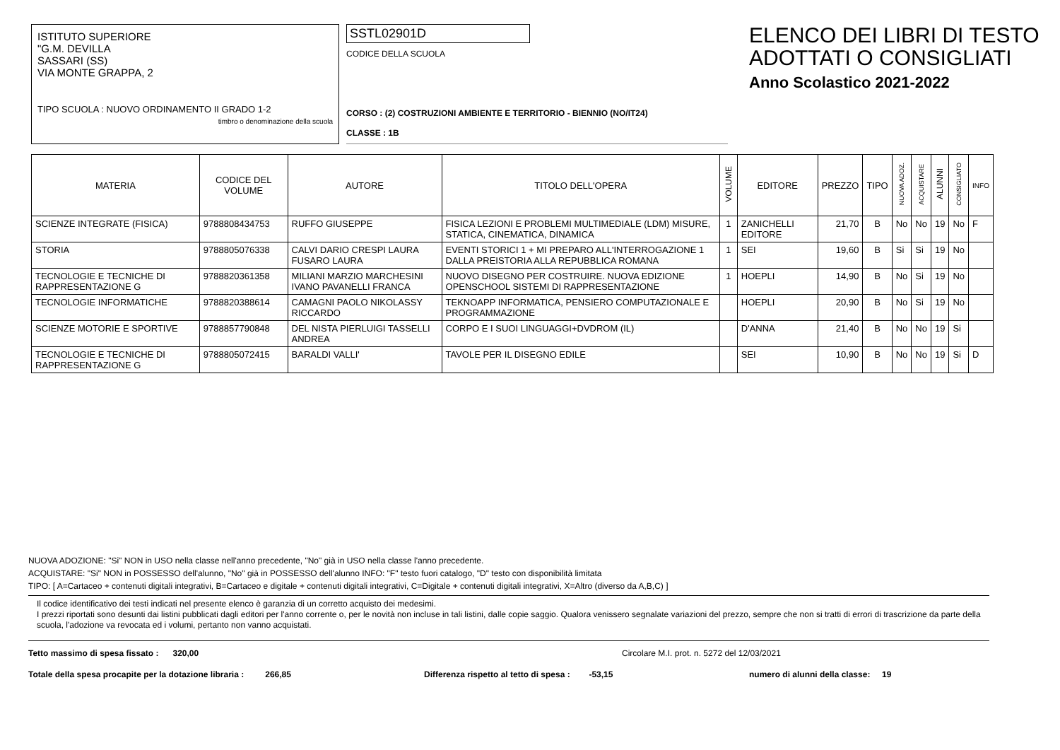ISTITUTO SUPERIORE
"G.M. DEVILLA
SASSARI (SS)
VIA MONTE GRAPPA, 2
TIPO SCUOLA : NUOVO ORDINAMENTO II GRADO 1-2
timbro o denominazione della scuola
SSTL02901D
CODICE DELLA SCUOLA
CORSO : (2) COSTRUZIONI AMBIENTE E TERRITORIO - BIENNIO (NO/IT24)
CLASSE : 1B
ELENCO DEI LIBRI DI TESTO
ADOTTATI O CONSIGLIATI
Anno Scolastico 2021-2022
| MATERIA | CODICE DEL VOLUME | AUTORE | TITOLO DELL'OPERA | VOLUME | EDITORE | PREZZO | TIPO | NUOVA ADOZ. | ACQUISTARE | ALUNNI | CONSIGLIATO | INFO |
| --- | --- | --- | --- | --- | --- | --- | --- | --- | --- | --- | --- | --- |
| SCIENZE INTEGRATE (FISICA) | 9788808434753 | RUFFO GIUSEPPE | FISICA LEZIONI E PROBLEMI MULTIMEDIALE (LDM) MISURE, STATICA, CINEMATICA, DINAMICA | 1 | ZANICHELLI EDITORE | 21,70 | B | No | No | 19 | No | F |
| STORIA | 9788805076338 | CALVI DARIO CRESPI LAURA FUSARO LAURA | EVENTI STORICI 1 + MI PREPARO ALL'INTERROGAZIONE 1 DALLA PREISTORIA ALLA REPUBBLICA ROMANA | 1 | SEI | 19,60 | B | Si | Si | 19 | No | |
| TECNOLOGIE E TECNICHE DI RAPPRESENTAZIONE G | 9788820361358 | MILIANI MARZIO MARCHESINI IVANO PAVANELLI FRANCA | NUOVO DISEGNO PER COSTRUIRE. NUOVA EDIZIONE OPENSCHOOL SISTEMI DI RAPPRESENTAZIONE | 1 | HOEPLI | 14,90 | B | No | Si | 19 | No | |
| TECNOLOGIE INFORMATICHE | 9788820388614 | CAMAGNI PAOLO NIKOLASSY RICCARDO | TEKNOAPP INFORMATICA, PENSIERO COMPUTAZIONALE E PROGRAMMAZIONE | | HOEPLI | 20,90 | B | No | Si | 19 | No | |
| SCIENZE MOTORIE E SPORTIVE | 9788857790848 | DEL NISTA PIERLUIGI TASSELLI ANDREA | CORPO E I SUOI LINGUAGGI+DVDROM (IL) | | D'ANNA | 21,40 | B | No | No | 19 | Si | |
| TECNOLOGIE E TECNICHE DI RAPPRESENTAZIONE G | 9788805072415 | BARALDI VALLI' | TAVOLE PER IL DISEGNO EDILE | | SEI | 10,90 | B | No | No | 19 | Si | D |
NUOVA ADOZIONE: "Si" NON in USO nella classe nell'anno precedente, "No" già in USO nella classe l'anno precedente.
ACQUISTARE: "Si" NON in POSSESSO dell'alunno, "No" già in POSSESSO dell'alunno INFO: "F" testo fuori catalogo, "D" testo con disponibilità limitata
TIPO: [ A=Cartaceo + contenuti digitali integrativi, B=Cartaceo e digitale + contenuti digitali integrativi, C=Digitale + contenuti digitali integrativi, X=Altro (diverso da A,B,C) ]
Il codice identificativo dei testi indicati nel presente elenco è garanzia di un corretto acquisto dei medesimi.
I prezzi riportati sono desunti dai listini pubblicati dagli editori per l'anno corrente o, per le novità non incluse in tali listini, dalle copie saggio. Qualora venissero segnalate variazioni del prezzo, sempre che non si tratti di errori di trascrizione da parte della scuola, l'adozione va revocata ed i volumi, pertanto non vanno acquistati.
Tetto massimo di spesa fissato : 320,00 Circolare M.I. prot. n. 5272 del 12/03/2021
Totale della spesa procapite per la dotazione libraria : 266,85 Differenza rispetto al tetto di spesa : -53,15 numero di alunni della classe: 19